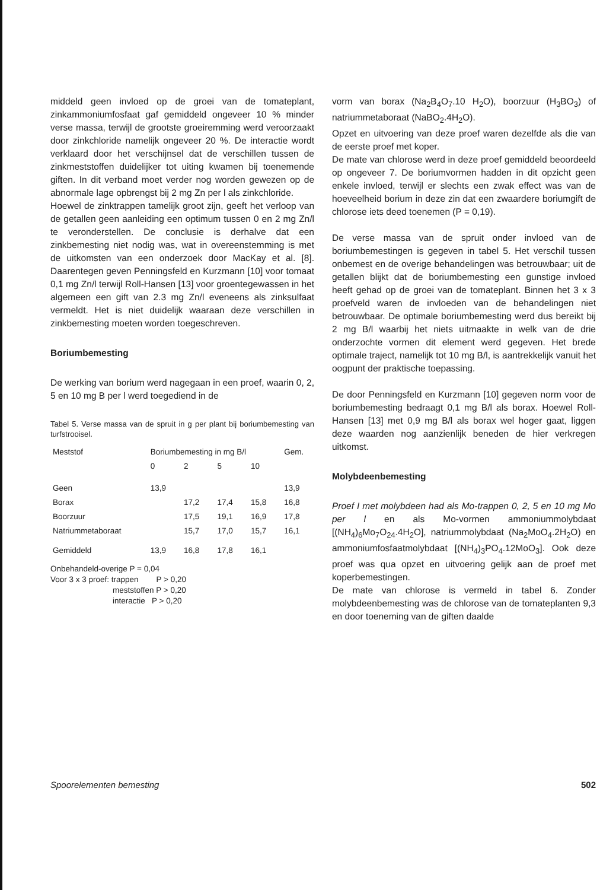middeld geen invloed op de groei van de tomateplant, zinkammoniumfosfaat gaf gemiddeld ongeveer 10 % minder verse massa, terwijl de grootste groeiremming werd veroorzaakt door zinkchloride namelijk ongeveer 20 %. De interactie wordt verklaard door het verschijnsel dat de verschillen tussen de zinkmeststoffen duidelijker tot uiting kwamen bij toenemende giften. In dit verband moet verder nog worden gewezen op de abnormale lage opbrengst bij 2 mg Zn per l als zinkchloride.
Hoewel de zinktrappen tamelijk groot zijn, geeft het verloop van de getallen geen aanleiding een optimum tussen 0 en 2 mg Zn/l te veronderstellen. De conclusie is derhalve dat een zinkbemesting niet nodig was, wat in overeenstemming is met de uitkomsten van een onderzoek door MacKay et al. [8]. Daarentegen geven Penningsfeld en Kurzmann [10] voor tomaat 0,1 mg Zn/l terwijl Roll-Hansen [13] voor groentegewassen in het algemeen een gift van 2.3 mg Zn/l eveneens als zinksulfaat vermeldt. Het is niet duidelijk waaraan deze verschillen in zinkbemesting moeten worden toegeschreven.
Boriumbemesting
De werking van borium werd nagegaan in een proef, waarin 0, 2, 5 en 10 mg B per l werd toegediend in de
Tabel 5. Verse massa van de spruit in g per plant bij boriumbemesting van turfstrooisel.
| Meststof | Boriumbemesting in mg B/l | | | | Gem. |
| --- | --- | --- | --- | --- | --- |
| | 0 | 2 | 5 | 10 | |
| Geen | 13,9 | | | | 13,9 |
| Borax | | 17,2 | 17,4 | 15,8 | 16,8 |
| Boorzuur | | 17,5 | 19,1 | 16,9 | 17,8 |
| Natriummetaboraat | | 15,7 | 17,0 | 15,7 | 16,1 |
| Gemiddeld | 13,9 | 16,8 | 17,8 | 16,1 | |
Onbehandeld-overige P = 0,04
Voor 3 x 3 proef: trappen P > 0,20
meststoffen P > 0,20
interactie P > 0,20
vorm van borax (Na<sub>2</sub>B<sub>4</sub>O<sub>7</sub>.10 H<sub>2</sub>O), boorzuur (H<sub>3</sub>BO<sub>3</sub>) of natriummetaboraat (NaBO<sub>2</sub>.4H<sub>2</sub>O).
Opzet en uitvoering van deze proef waren dezelfde als die van de eerste proef met koper.
De mate van chlorose werd in deze proef gemiddeld beoordeeld op ongeveer 7. De boriumvormen hadden in dit opzicht geen enkele invloed, terwijl er slechts een zwak effect was van de hoeveelheid borium in deze zin dat een zwaardere boriumgift de chlorose iets deed toenemen (P = 0,19).
De verse massa van de spruit onder invloed van de boriumbemestingen is gegeven in tabel 5. Het verschil tussen onbemest en de overige behandelingen was betrouwbaar; uit de getallen blijkt dat de boriumbemesting een gunstige invloed heeft gehad op de groei van de tomateplant. Binnen het 3 x 3 proefveld waren de invloeden van de behandelingen niet betrouwbaar. De optimale boriumbemesting werd dus bereikt bij 2 mg B/l waarbij het niets uitmaakte in welk van de drie onderzochte vormen dit element werd gegeven. Het brede optimale traject, namelijk tot 10 mg B/l, is aantrekkelijk vanuit het oogpunt der praktische toepassing.
De door Penningsfeld en Kurzmann [10] gegeven norm voor de boriumbemesting bedraagt 0,1 mg B/l als borax. Hoewel Roll-Hansen [13] met 0,9 mg B/l als borax wel hoger gaat, liggen deze waarden nog aanzienlijk beneden de hier verkregen uitkomst.
Molybdeenbemesting
Proef I met molybdeen had als Mo-trappen 0, 2, 5 en 10 mg Mo per l en als Mo-vormen ammoniummolybdaat [(NH<sub>4</sub>)<sub>6</sub>Mo<sub>7</sub>O<sub>24</sub>.4H<sub>2</sub>O], natriummolybdaat (Na<sub>2</sub>MoO<sub>4</sub>.2H<sub>2</sub>O) en ammoniumfosfaatmolybdaat [(NH<sub>4</sub>)<sub>3</sub>PO<sub>4</sub>.12MoO<sub>3</sub>]. Ook deze proef was qua opzet en uitvoering gelijk aan de proef met koperbemestingen.
De mate van chlorose is vermeld in tabel 6. Zonder molybdeenbemesting was de chlorose van de tomateplanten 9,3 en door toeneming van de giften daalde
Spoorelementen bemesting 502